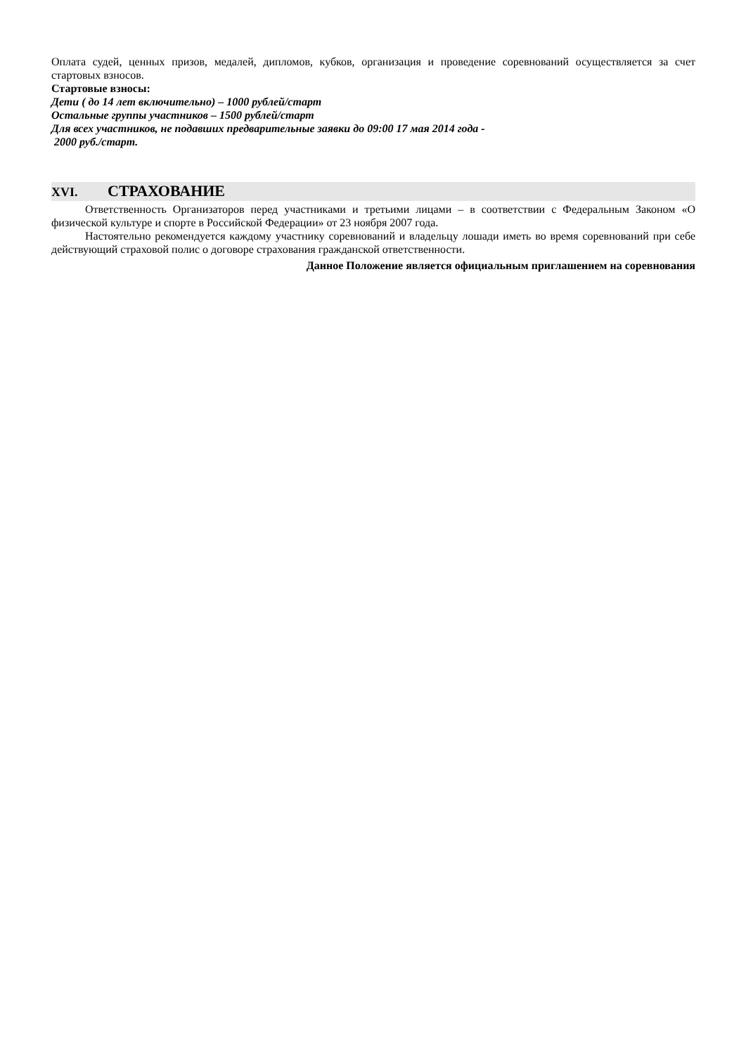Оплата судей, ценных призов, медалей, дипломов, кубков, организация и проведение соревнований осуществляется за счет стартовых взносов.
Стартовые взносы:
Дети ( до 14 лет включительно) – 1000 рублей/старт
Остальные группы участников – 1500 рублей/старт
Для всех участников, не подавших предварительные заявки до 09:00 17 мая 2014 года -
2000 руб./старт.
XVI. СТРАХОВАНИЕ
Ответственность Организаторов перед участниками и третьими лицами – в соответствии с Федеральным Законом «О физической культуре и спорте в Российской Федерации» от 23 ноября 2007 года.
Настоятельно рекомендуется каждому участнику соревнований и владельцу лошади иметь во время соревнований при себе действующий страховой полис о договоре страхования гражданской ответственности.
Данное Положение является официальным приглашением на соревнования